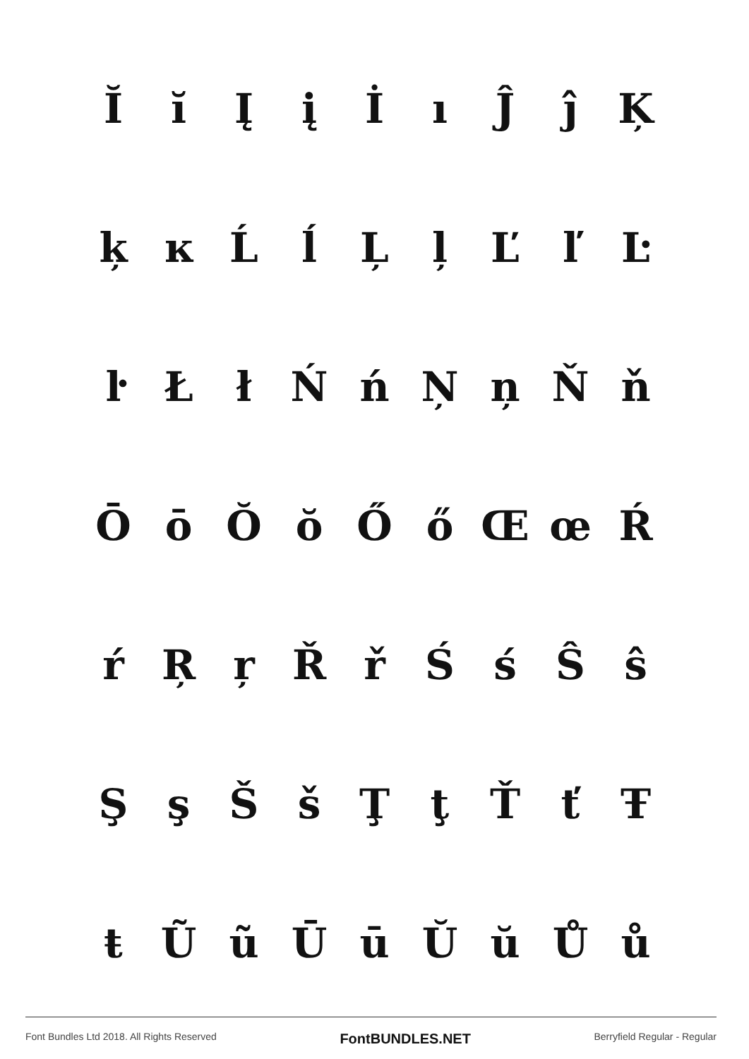ĬĭĮįİıĴĵĶ
ķĸĹĺĻļĽľĿ
ŀŁłŃńŅņŇň
ŌōŎŏŐőŒœŔ
ŕŖŗŘřŚśŜŝ
ŞşŠšŢţŤťŦ
ŧŨũŪūŬŭŮů
Font Bundles Ltd 2018. All Rights Reserved FontBUNDLES.NET Berryfield Regular - Regular